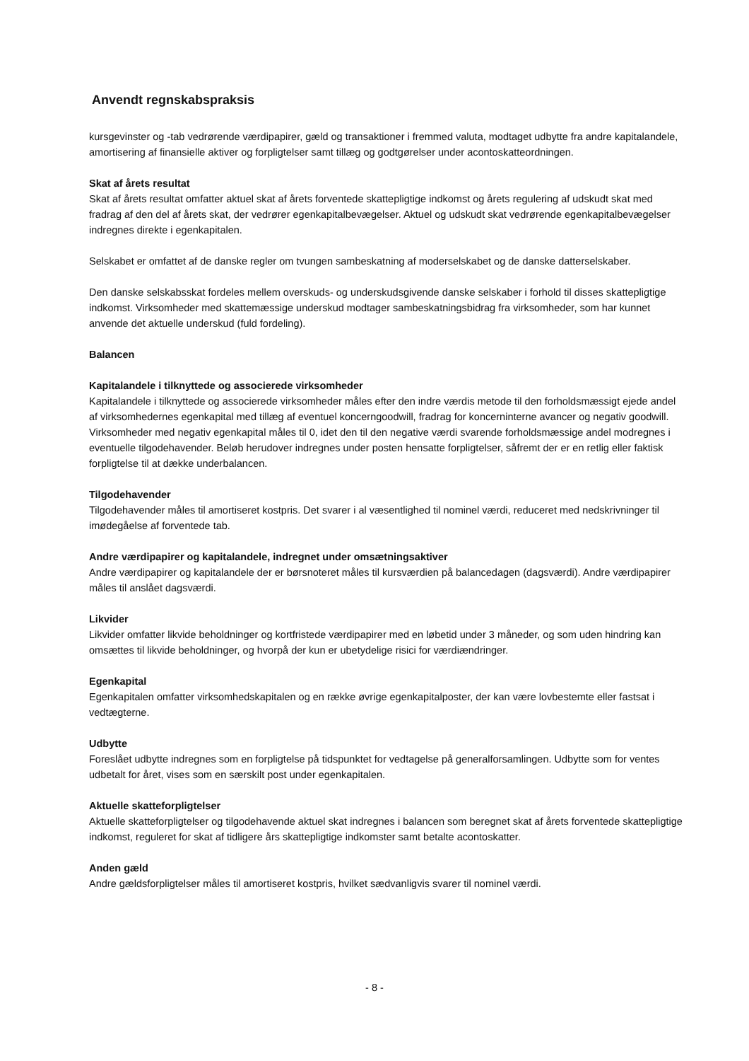Anvendt regnskabspraksis
kursgevinster og -tab vedrørende værdipapirer, gæld og transaktioner i fremmed valuta, modtaget udbytte fra andre kapitalandele, amortisering af finansielle aktiver og forpligtelser samt tillæg og godtgørelser under acontoskatteordningen.
Skat af årets resultat
Skat af årets resultat omfatter aktuel skat af årets forventede skattepligtige indkomst og årets regulering af udskudt skat med fradrag af den del af årets skat, der vedrører egenkapitalbevægelser. Aktuel og udskudt skat vedrørende egenkapitalbevægelser indregnes direkte i egenkapitalen.
Selskabet er omfattet af de danske regler om tvungen sambeskatning af moderselskabet og de danske datterselskaber.
Den danske selskabsskat fordeles mellem overskuds- og underskudsgivende danske selskaber i forhold til disses skattepligtige indkomst. Virksomheder med skattemæssige underskud modtager sambeskatningsbidrag fra virksomheder, som har kunnet anvende det aktuelle underskud (fuld fordeling).
Balancen
Kapitalandele i tilknyttede og associerede virksomheder
Kapitalandele i tilknyttede og associerede virksomheder måles efter den indre værdis metode til den forholdsmæssigt ejede andel af virksomhedernes egenkapital med tillæg af eventuel koncerngoodwill, fradrag for koncerninterne avancer og negativ goodwill. Virksomheder med negativ egenkapital måles til 0, idet den til den negative værdi svarende forholdsmæssige andel modregnes i eventuelle tilgodehavender. Beløb herudover indregnes under posten hensatte forpligtelser, såfremt der er en retlig eller faktisk forpligtelse til at dække underbalancen.
Tilgodehavender
Tilgodehavender måles til amortiseret kostpris. Det svarer i al væsentlighed til nominel værdi, reduceret med nedskrivninger til imødegåelse af forventede tab.
Andre værdipapirer og kapitalandele, indregnet under omsætningsaktiver
Andre værdipapirer og kapitalandele der er børsnoteret måles til kursværdien på balancedagen (dagsværdi). Andre værdipapirer måles til anslået dagsværdi.
Likvider
Likvider omfatter likvide beholdninger og kortfristede værdipapirer med en løbetid under 3 måneder, og som uden hindring kan omsættes til likvide beholdninger, og hvorpå der kun er ubetydelige risici for værdiændringer.
Egenkapital
Egenkapitalen omfatter virksomhedskapitalen og en række øvrige egenkapitalposter, der kan være lovbestemte eller fastsat i vedtægterne.
Udbytte
Foreslået udbytte indregnes som en forpligtelse på tidspunktet for vedtagelse på generalforsamlingen. Udbytte som for ventes udbetalt for året, vises som en særskilt post under egenkapitalen.
Aktuelle skatteforpligtelser
Aktuelle skatteforpligtelser og tilgodehavende aktuel skat indregnes i balancen som beregnet skat af årets forventede skattepligtige indkomst, reguleret for skat af tidligere års skattepligtige indkomster samt betalte acontoskatter.
Anden gæld
Andre gældsforpligtelser måles til amortiseret kostpris, hvilket sædvanligvis svarer til nominel værdi.
- 8 -